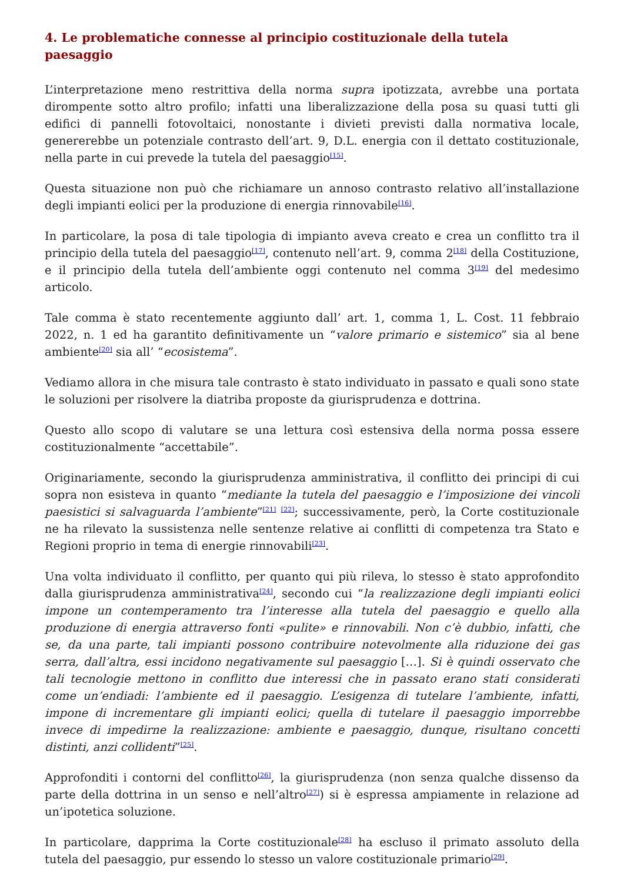4. Le problematiche connesse al principio costituzionale della tutela paesaggio
L’interpretazione meno restrittiva della norma supra ipotizzata, avrebbe una portata dirompente sotto altro profilo; infatti una liberalizzazione della posa su quasi tutti gli edifici di pannelli fotovoltaici, nonostante i divieti previsti dalla normativa locale, genererebbe un potenziale contrasto dell’art. 9, D.L. energia con il dettato costituzionale, nella parte in cui prevede la tutela del paesaggio<sup>[15]</sup>.
Questa situazione non può che richiamare un annoso contrasto relativo all’installazione degli impianti eolici per la produzione di energia rinnovabile<sup>[16]</sup>.
In particolare, la posa di tale tipologia di impianto aveva creato e crea un conflitto tra il principio della tutela del paesaggio<sup>[17]</sup>, contenuto nell’art. 9, comma 2<sup>[18]</sup> della Costituzione, e il principio della tutela dell’ambiente oggi contenuto nel comma 3<sup>[19]</sup> del medesimo articolo.
Tale comma è stato recentemente aggiunto dall’ art. 1, comma 1, L. Cost. 11 febbraio 2022, n. 1 ed ha garantito definitivamente un “valore primario e sistemico” sia al bene ambiente<sup>[20]</sup> sia all’ “ecosistema”.
Vediamo allora in che misura tale contrasto è stato individuato in passato e quali sono state le soluzioni per risolvere la diatriba proposte da giurisprudenza e dottrina.
Questo allo scopo di valutare se una lettura così estensiva della norma possa essere costituzionalmente “accettabile”.
Originariamente, secondo la giurisprudenza amministrativa, il conflitto dei principi di cui sopra non esisteva in quanto “mediante la tutela del paesaggio e l’imposizione dei vincoli paesistici si salvaguarda l’ambiente”<sup>[21]</sup> <sup>[22]</sup>; successivamente, però, la Corte costituzionale ne ha rilevato la sussistenza nelle sentenze relative ai conflitti di competenza tra Stato e Regioni proprio in tema di energie rinnovabili<sup>[23]</sup>.
Una volta individuato il conflitto, per quanto qui più rileva, lo stesso è stato approfondito dalla giurisprudenza amministrativa<sup>[24]</sup>, secondo cui “la realizzazione degli impianti eolici impone un contemperamento tra l’interesse alla tutela del paesaggio e quello alla produzione di energia attraverso fonti «pulite» e rinnovabili. Non c’è dubbio, infatti, che se, da una parte, tali impianti possono contribuire notevolmente alla riduzione dei gas serra, dall’altra, essi incidono negativamente sul paesaggio […]. Si è quindi osservato che tali tecnologie mettono in conflitto due interessi che in passato erano stati considerati come un’endiadi: l’ambiente ed il paesaggio. L’esigenza di tutelare l’ambiente, infatti, impone di incrementare gli impianti eolici; quella di tutelare il paesaggio imporrebbe invece di impedirne la realizzazione: ambiente e paesaggio, dunque, risultano concetti distinti, anzi collidenti”<sup>[25]</sup>.
Approfonditi i contorni del conflitto<sup>[26]</sup>, la giurisprudenza (non senza qualche dissenso da parte della dottrina in un senso e nell’altro<sup>[27]</sup>) si è espressa ampiamente in relazione ad un’ipotetica soluzione.
In particolare, dapprima la Corte costituzionale<sup>[28]</sup> ha escluso il primato assoluto della tutela del paesaggio, pur essendo lo stesso un valore costituzionale primario<sup>[29]</sup>.